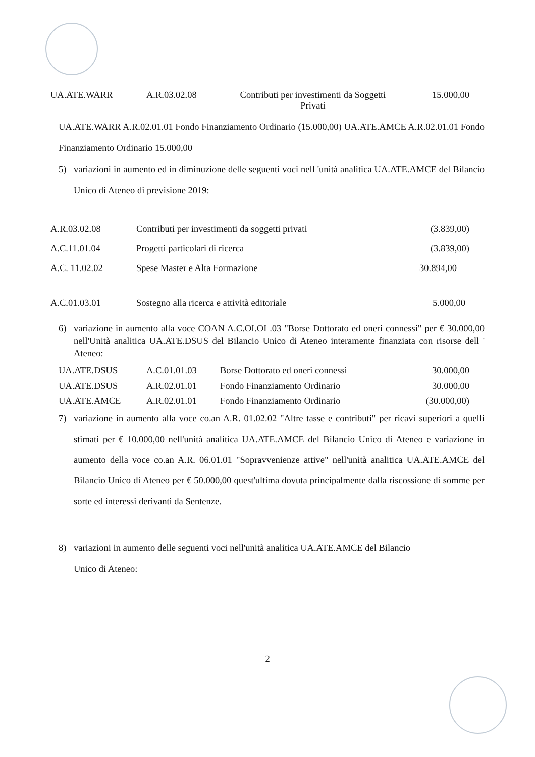| UA.ATE.WARR | A.R.03.02.08 | Contributi per investimenti da Soggetti Privati | 15.000,00 |
UA.ATE.WARR A.R.02.01.01 Fondo Finanziamento Ordinario (15.000,00) UA.ATE.AMCE A.R.02.01.01 Fondo Finanziamento Ordinario 15.000,00
5) variazioni in aumento ed in diminuzione delle seguenti voci nell 'unità analitica UA.ATE.AMCE del Bilancio Unico di Ateneo di previsione 2019:
| A.R.03.02.08 | Contributi per investimenti da soggetti privati | (3.839,00) |
| A.C.11.01.04 | Progetti particolari di ricerca | (3.839,00) |
| A.C. 11.02.02 | Spese Master e Alta Formazione | 30.894,00 |
| A.C.01.03.01 | Sostegno alla ricerca e attività editoriale | 5.000,00 |
6) variazione in aumento alla voce COAN A.C.OI.OI .03 "Borse Dottorato ed oneri connessi" per € 30.000,00 nell'Unità analitica UA.ATE.DSUS del Bilancio Unico di Ateneo interamente finanziata con risorse dell ' Ateneo:
| UA.ATE.DSUS | A.C.01.01.03 | Borse Dottorato ed oneri connessi | 30.000,00 |
| UA.ATE.DSUS | A.R.02.01.01 | Fondo Finanziamento Ordinario | 30.000,00 |
| UA.ATE.AMCE | A.R.02.01.01 | Fondo Finanziamento Ordinario | (30.000,00) |
7) variazione in aumento alla voce co.an A.R. 01.02.02 "Altre tasse e contributi" per ricavi superiori a quelli stimati per € 10.000,00 nell'unità analitica UA.ATE.AMCE del Bilancio Unico di Ateneo e variazione in aumento della voce co.an A.R. 06.01.01 "Sopravvenienze attive" nell'unità analitica UA.ATE.AMCE del Bilancio Unico di Ateneo per € 50.000,00 quest'ultima dovuta principalmente dalla riscossione di somme per sorte ed interessi derivanti da Sentenze.
8) variazioni in aumento delle seguenti voci nell'unità analitica UA.ATE.AMCE del Bilancio
Unico di Ateneo:
2